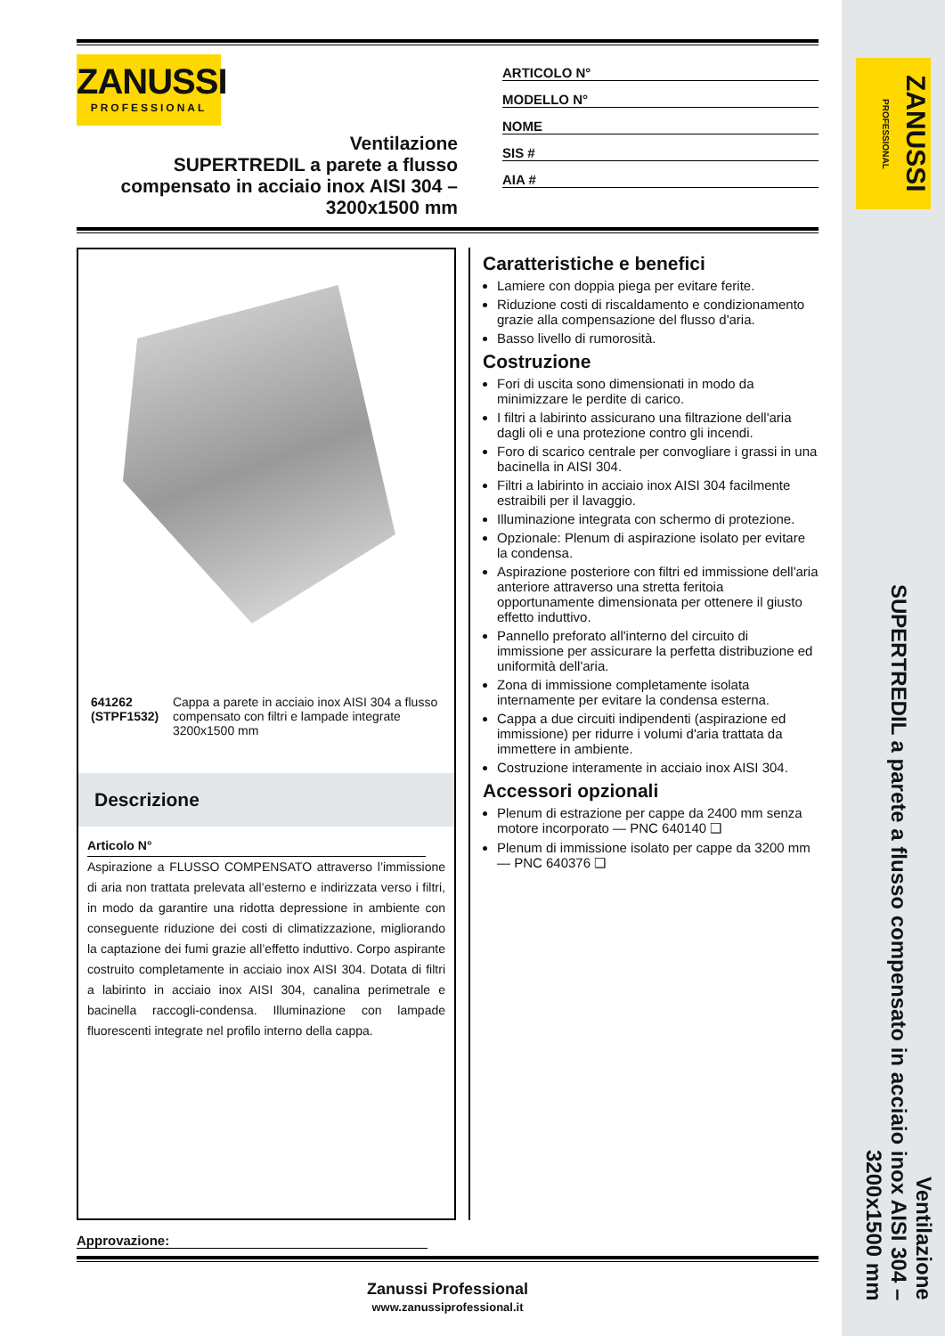ZANUSSI
PROFESSIONAL
Ventilazione
SUPERTREDIL a parete a flusso compensato in acciaio inox AISI 304 – 3200x1500 mm
ARTICOLO N°
MODELLO N°
NOME
SIS #
AIA #
641262 (STPF1532) Cappa a parete in acciaio inox AISI 304 a flusso compensato con filtri e lampade integrate 3200x1500 mm
Descrizione
Articolo N°
Aspirazione a FLUSSO COMPENSATO attraverso l’immissione di aria non trattata prelevata all’esterno e indirizzata verso i filtri, in modo da garantire una ridotta depressione in ambiente con conseguente riduzione dei costi di climatizzazione, migliorando la captazione dei fumi grazie all’effetto induttivo. Corpo aspirante costruito completamente in acciaio inox AISI 304. Dotata di filtri a labirinto in acciaio inox AISI 304, canalina perimetrale e bacinella raccogli-condensa. Illuminazione con lampade fluorescenti integrate nel profilo interno della cappa.
Caratteristiche e benefici
Lamiere con doppia piega per evitare ferite.
Riduzione costi di riscaldamento e condizionamento grazie alla compensazione del flusso d'aria.
Basso livello di rumorosità.
Costruzione
Fori di uscita sono dimensionati in modo da minimizzare le perdite di carico.
I filtri a labirinto assicurano una filtrazione dell'aria dagli oli e una protezione contro gli incendi.
Foro di scarico centrale per convogliare i grassi in una bacinella in AISI 304.
Filtri a labirinto in acciaio inox AISI 304 facilmente estraibili per il lavaggio.
Illuminazione integrata con schermo di protezione.
Opzionale: Plenum di aspirazione isolato per evitare la condensa.
Aspirazione posteriore con filtri ed immissione dell'aria anteriore attraverso una stretta feritoia opportunamente dimensionata per ottenere il giusto effetto induttivo.
Pannello preforato all'interno del circuito di immissione per assicurare la perfetta distribuzione ed uniformità dell'aria.
Zona di immissione completamente isolata internamente per evitare la condensa esterna.
Cappa a due circuiti indipendenti (aspirazione ed immissione) per ridurre i volumi d'aria trattata da immettere in ambiente.
Costruzione interamente in acciaio inox AISI 304.
Accessori opzionali
Plenum di estrazione per cappe da 2400 mm senza motore incorporato — PNC 640140 ❑
Plenum di immissione isolato per cappe da 3200 mm — PNC 640376 ❑
Approvazione:
Zanussi Professional
www.zanussiprofessional.it
ZANUSSI PROFESSIONAL
Ventilazione
SUPERTREDIL a parete a flusso compensato in acciaio inox AISI 304 – 3200x1500 mm